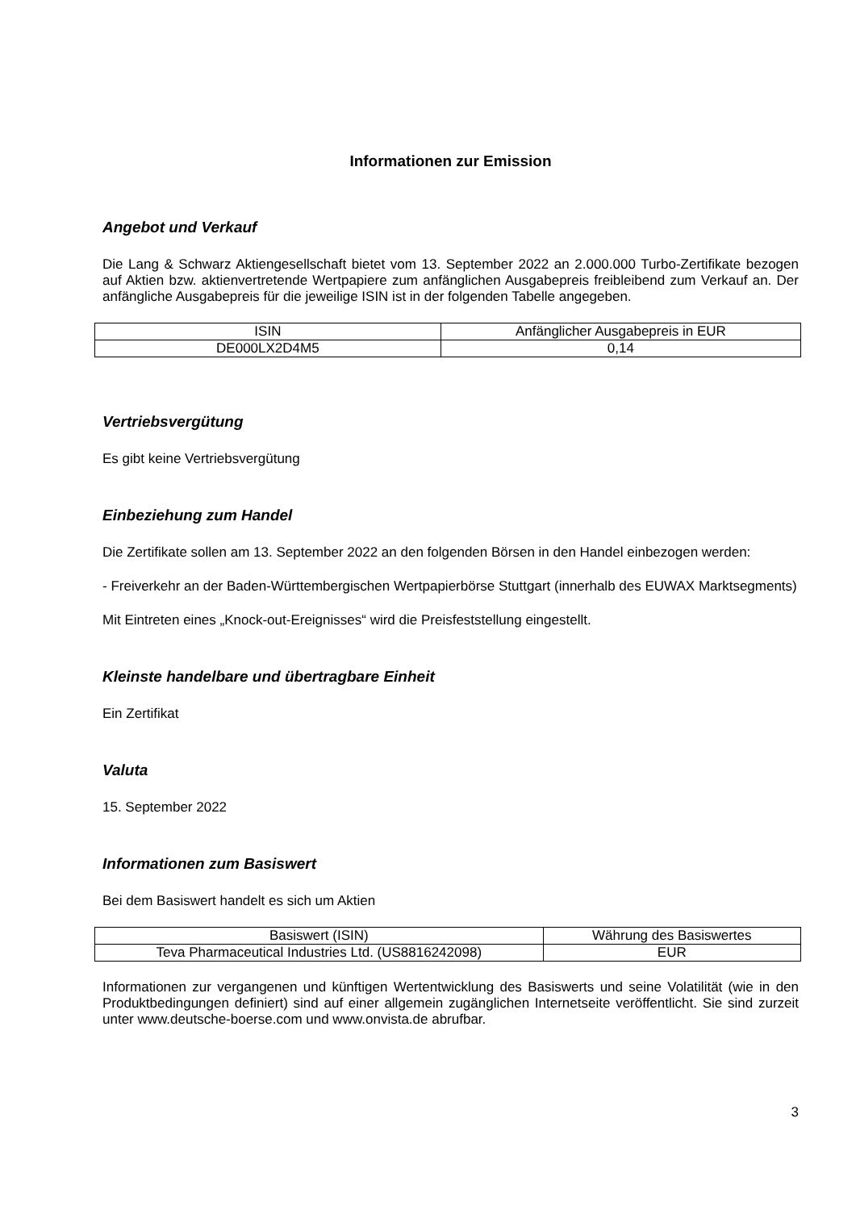Informationen zur Emission
Angebot und Verkauf
Die Lang & Schwarz Aktiengesellschaft bietet vom 13. September 2022 an 2.000.000 Turbo-Zertifikate bezogen auf Aktien bzw. aktienvertretende Wertpapiere zum anfänglichen Ausgabepreis freibleibend zum Verkauf an. Der anfängliche Ausgabepreis für die jeweilige ISIN ist in der folgenden Tabelle angegeben.
| ISIN | Anfänglicher Ausgabepreis in EUR |
| DE000LX2D4M5 | 0,14 |
Vertriebsvergütung
Es gibt keine Vertriebsvergütung
Einbeziehung zum Handel
Die Zertifikate sollen am 13. September 2022 an den folgenden Börsen in den Handel einbezogen werden:
- Freiverkehr an der Baden-Württembergischen Wertpapierbörse Stuttgart (innerhalb des EUWAX Marktsegments)
Mit Eintreten eines „Knock-out-Ereignisses“ wird die Preisfeststellung eingestellt.
Kleinste handelbare und übertragbare Einheit
Ein Zertifikat
Valuta
15. September 2022
Informationen zum Basiswert
Bei dem Basiswert handelt es sich um Aktien
| Basiswert (ISIN) | Währung des Basiswertes |
| Teva Pharmaceutical Industries Ltd. (US8816242098) | EUR |
Informationen zur vergangenen und künftigen Wertentwicklung des Basiswerts und seine Volatilität (wie in den Produktbedingungen definiert) sind auf einer allgemein zugänglichen Internetseite veröffentlicht. Sie sind zurzeit unter www.deutsche-boerse.com und www.onvista.de abrufbar.
3